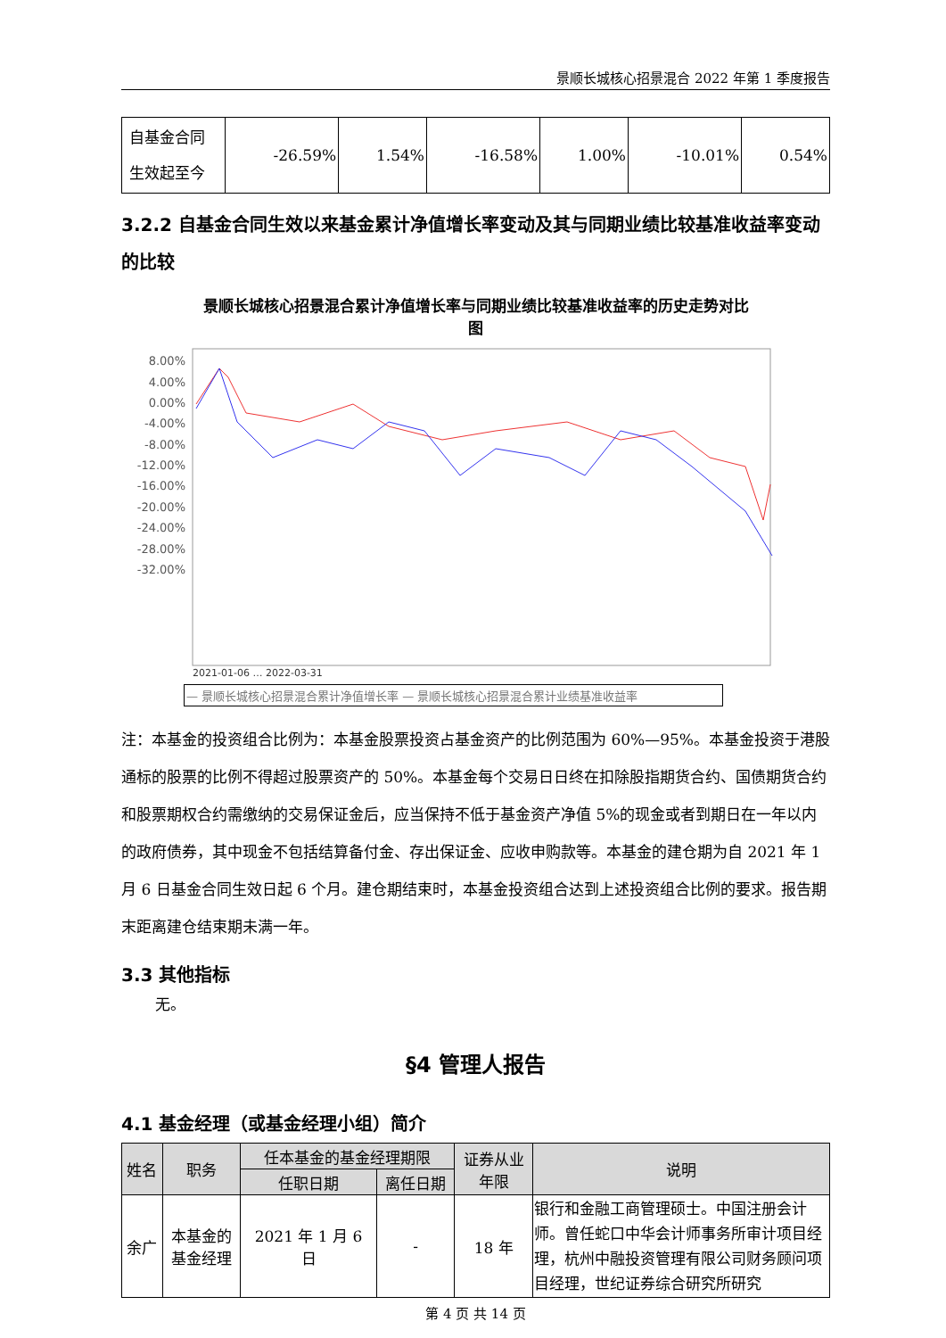景顺长城核心招景混合 2022 年第 1 季度报告
| 自基金合同 生效起至今 | -26.59% | 1.54% | -16.58% | 1.00% | -10.01% | 0.54% |
3.2.2 自基金合同生效以来基金累计净值增长率变动及其与同期业绩比较基准收益率变动的比较
景顺长城核心招景混合累计净值增长率与同期业绩比较基准收益率的历史走势对比
图
8.00%
4.00%
0.00%
-4.00%
-8.00%
-12.00%
-16.00%
-20.00%
-24.00%
-28.00%
-32.00%
2021-01-06 … 2022-03-31
— 景顺长城核心招景混合累计净值增长率 — 景顺长城核心招景混合累计业绩基准收益率
注：本基金的投资组合比例为：本基金股票投资占基金资产的比例范围为 60%—95%。本基金投资于港股通标的股票的比例不得超过股票资产的 50%。本基金每个交易日日终在扣除股指期货合约、国债期货合约和股票期权合约需缴纳的交易保证金后，应当保持不低于基金资产净值 5%的现金或者到期日在一年以内的政府债券，其中现金不包括结算备付金、存出保证金、应收申购款等。本基金的建仓期为自 2021 年 1 月 6 日基金合同生效日起 6 个月。建仓期结束时，本基金投资组合达到上述投资组合比例的要求。报告期末距离建仓结束期未满一年。
3.3 其他指标
无。
§4 管理人报告
4.1 基金经理（或基金经理小组）简介
| 姓名 | 职务 | 任本基金的基金经理期限 | | 证券从业 年限 | 说明 |
| --- | --- | --- | --- | --- | --- |
| | | 任职日期 | 离任日期 | | |
| 余广 | 本基金的 基金经理 | 2021 年 1 月 6 日 | - | 18 年 | 银行和金融工商管理硕士。中国注册会计师。曾任蛇口中华会计师事务所审计项目经理，杭州中融投资管理有限公司财务顾问项目经理，世纪证券综合研究所研究 |
第 4 页 共 14 页